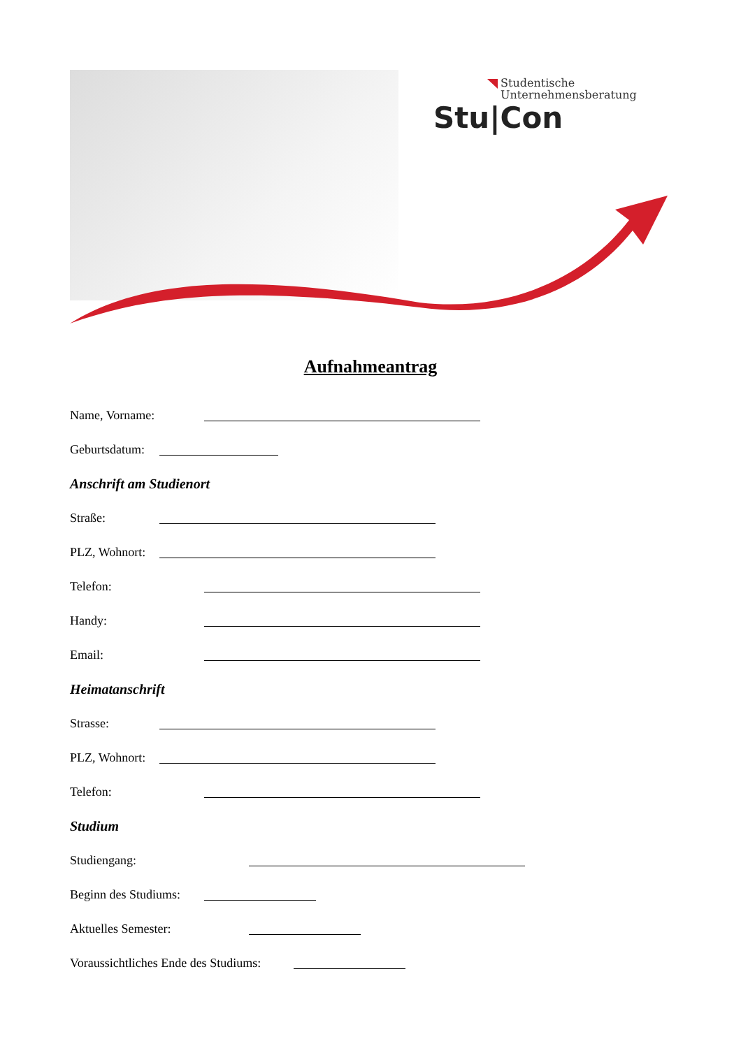Studentische
Unternehmensberatung
Stu|Con
Aufnahmeantrag
Name, Vorname:
Geburtsdatum:
Anschrift am Studienort
Straße:
PLZ, Wohnort:
Telefon:
Handy:
Email:
Heimatanschrift
Strasse:
PLZ, Wohnort:
Telefon:
Studium
Studiengang:
Beginn des Studiums:
Aktuelles Semester:
Voraussichtliches Ende des Studiums: